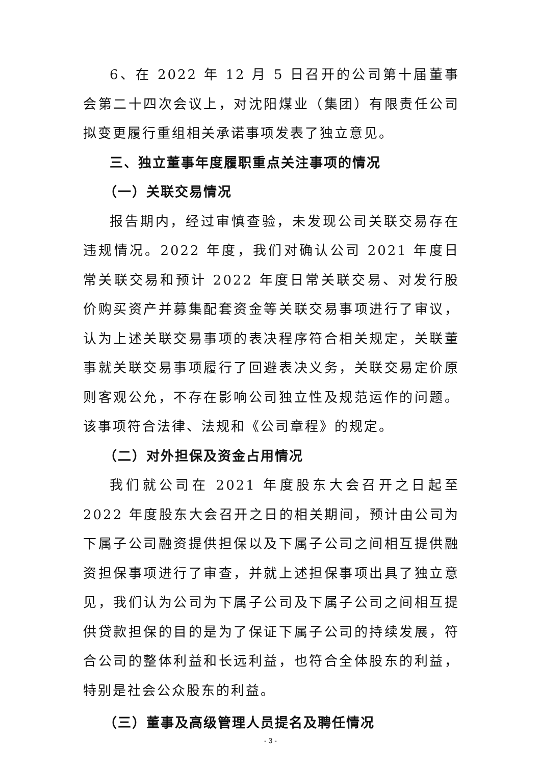6、在 2022 年 12 月 5 日召开的公司第十届董事会第二十四次会议上，对沈阳煤业（集团）有限责任公司拟变更履行重组相关承诺事项发表了独立意见。
三、独立董事年度履职重点关注事项的情况
（一）关联交易情况
报告期内，经过审慎查验，未发现公司关联交易存在违规情况。2022 年度，我们对确认公司 2021 年度日常关联交易和预计 2022 年度日常关联交易、对发行股价购买资产并募集配套资金等关联交易事项进行了审议，认为上述关联交易事项的表决程序符合相关规定，关联董事就关联交易事项履行了回避表决义务，关联交易定价原则客观公允，不存在影响公司独立性及规范运作的问题。该事项符合法律、法规和《公司章程》的规定。
（二）对外担保及资金占用情况
我们就公司在 2021 年度股东大会召开之日起至 2022 年度股东大会召开之日的相关期间，预计由公司为下属子公司融资提供担保以及下属子公司之间相互提供融资担保事项进行了审查，并就上述担保事项出具了独立意见，我们认为公司为下属子公司及下属子公司之间相互提供贷款担保的目的是为了保证下属子公司的持续发展，符合公司的整体利益和长远利益，也符合全体股东的利益，特别是社会公众股东的利益。
（三）董事及高级管理人员提名及聘任情况
- 3 -